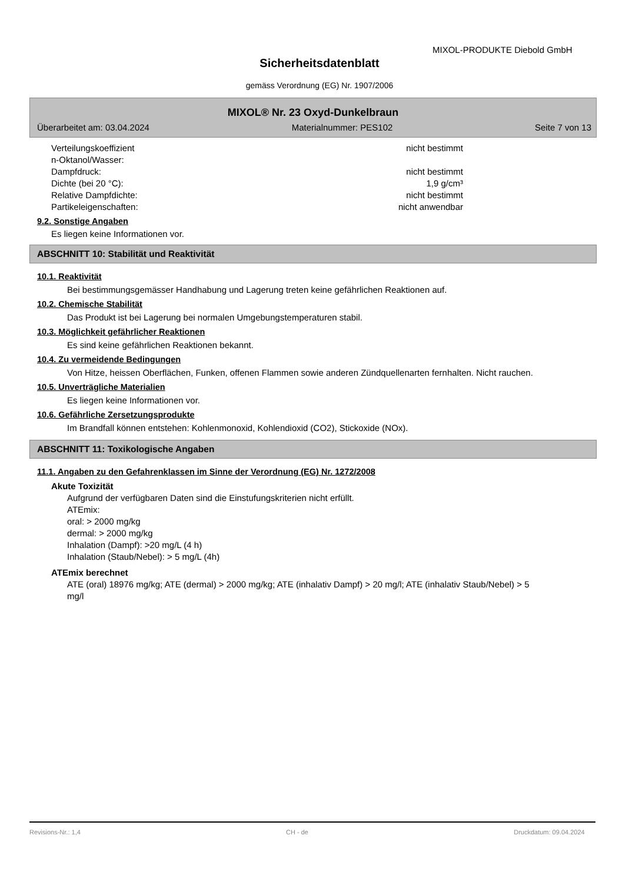MIXOL-PRODUKTE Diebold GmbH
Sicherheitsdatenblatt
gemäss Verordnung (EG) Nr. 1907/2006
MIXOL® Nr. 23 Oxyd-Dunkelbraun
Überarbeitet am: 03.04.2024 Materialnummer: PES102 Seite 7 von 13
Verteilungskoeffizient
n-Oktanol/Wasser: nicht bestimmt
Dampfdruck: nicht bestimmt
Dichte (bei 20 °C): 1,9 g/cm³
Relative Dampfdichte: nicht bestimmt
Partikeleigenschaften: nicht anwendbar
9.2. Sonstige Angaben
Es liegen keine Informationen vor.
ABSCHNITT 10: Stabilität und Reaktivität
10.1. Reaktivität
Bei bestimmungsgemässer Handhabung und Lagerung treten keine gefährlichen Reaktionen auf.
10.2. Chemische Stabilität
Das Produkt ist bei Lagerung bei normalen Umgebungstemperaturen stabil.
10.3. Möglichkeit gefährlicher Reaktionen
Es sind keine gefährlichen Reaktionen bekannt.
10.4. Zu vermeidende Bedingungen
Von Hitze, heissen Oberflächen, Funken, offenen Flammen sowie anderen Zündquellenarten fernhalten. Nicht rauchen.
10.5. Unverträgliche Materialien
Es liegen keine Informationen vor.
10.6. Gefährliche Zersetzungsprodukte
Im Brandfall können entstehen: Kohlenmonoxid, Kohlendioxid (CO2), Stickoxide (NOx).
ABSCHNITT 11: Toxikologische Angaben
11.1. Angaben zu den Gefahrenklassen im Sinne der Verordnung (EG) Nr. 1272/2008
Akute Toxizität
Aufgrund der verfügbaren Daten sind die Einstufungskriterien nicht erfüllt.
ATEmix:
oral: > 2000 mg/kg
dermal: > 2000 mg/kg
Inhalation (Dampf): >20 mg/L (4 h)
Inhalation (Staub/Nebel): > 5 mg/L (4h)
ATEmix berechnet
ATE (oral) 18976 mg/kg; ATE (dermal) > 2000 mg/kg; ATE (inhalativ Dampf) > 20 mg/l; ATE (inhalativ Staub/Nebel) > 5 mg/l
Revisions-Nr.: 1,4 CH - de Druckdatum: 09.04.2024